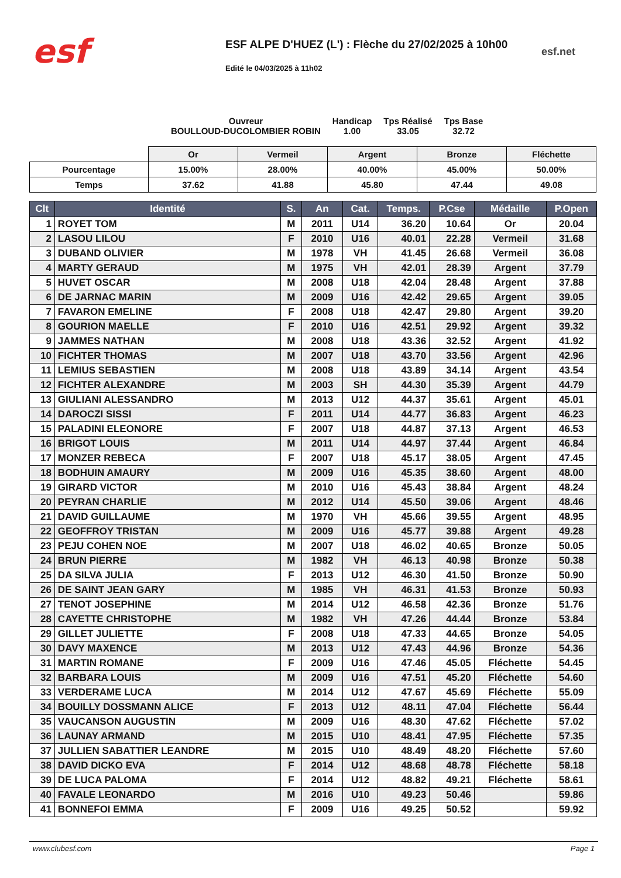esf
ESF ALPE D'HUEZ (L') : Flèche du 27/02/2025 à 10h00
Edité le 04/03/2025 à 11h02
esf.net
Ouvreur
BOULLOUD-DUCOLOMBIER ROBIN
Handicap
1.00
Tps Réalisé
33.05
Tps Base
32.72
| | Or | Vermeil | Argent | Bronze | Fléchette |
| Pourcentage | 15.00% | 28.00% | 40.00% | 45.00% | 50.00% |
| Temps | 37.62 | 41.88 | 45.80 | 47.44 | 49.08 |
| Clt | Identité | S. | An | Cat. | Temps. | P.Cse | Médaille | P.Open |
| --- | --- | --- | --- | --- | --- | --- | --- | --- |
| 1 | ROYET TOM | M | 2011 | U14 | 36.20 | 10.64 | Or | 20.04 |
| 2 | LASOU LILOU | F | 2010 | U16 | 40.01 | 22.28 | Vermeil | 31.68 |
| 3 | DUBAND OLIVIER | M | 1978 | VH | 41.45 | 26.68 | Vermeil | 36.08 |
| 4 | MARTY GERAUD | M | 1975 | VH | 42.01 | 28.39 | Argent | 37.79 |
| 5 | HUVET OSCAR | M | 2008 | U18 | 42.04 | 28.48 | Argent | 37.88 |
| 6 | DE JARNAC MARIN | M | 2009 | U16 | 42.42 | 29.65 | Argent | 39.05 |
| 7 | FAVARON EMELINE | F | 2008 | U18 | 42.47 | 29.80 | Argent | 39.20 |
| 8 | GOURION MAELLE | F | 2010 | U16 | 42.51 | 29.92 | Argent | 39.32 |
| 9 | JAMMES NATHAN | M | 2008 | U18 | 43.36 | 32.52 | Argent | 41.92 |
| 10 | FICHTER THOMAS | M | 2007 | U18 | 43.70 | 33.56 | Argent | 42.96 |
| 11 | LEMIUS SEBASTIEN | M | 2008 | U18 | 43.89 | 34.14 | Argent | 43.54 |
| 12 | FICHTER ALEXANDRE | M | 2003 | SH | 44.30 | 35.39 | Argent | 44.79 |
| 13 | GIULIANI ALESSANDRO | M | 2013 | U12 | 44.37 | 35.61 | Argent | 45.01 |
| 14 | DAROCZI SISSI | F | 2011 | U14 | 44.77 | 36.83 | Argent | 46.23 |
| 15 | PALADINI ELEONORE | F | 2007 | U18 | 44.87 | 37.13 | Argent | 46.53 |
| 16 | BRIGOT LOUIS | M | 2011 | U14 | 44.97 | 37.44 | Argent | 46.84 |
| 17 | MONZER REBECA | F | 2007 | U18 | 45.17 | 38.05 | Argent | 47.45 |
| 18 | BODHUIN AMAURY | M | 2009 | U16 | 45.35 | 38.60 | Argent | 48.00 |
| 19 | GIRARD VICTOR | M | 2010 | U16 | 45.43 | 38.84 | Argent | 48.24 |
| 20 | PEYRAN CHARLIE | M | 2012 | U14 | 45.50 | 39.06 | Argent | 48.46 |
| 21 | DAVID GUILLAUME | M | 1970 | VH | 45.66 | 39.55 | Argent | 48.95 |
| 22 | GEOFFROY TRISTAN | M | 2009 | U16 | 45.77 | 39.88 | Argent | 49.28 |
| 23 | PEJU COHEN NOE | M | 2007 | U18 | 46.02 | 40.65 | Bronze | 50.05 |
| 24 | BRUN PIERRE | M | 1982 | VH | 46.13 | 40.98 | Bronze | 50.38 |
| 25 | DA SILVA JULIA | F | 2013 | U12 | 46.30 | 41.50 | Bronze | 50.90 |
| 26 | DE SAINT JEAN GARY | M | 1985 | VH | 46.31 | 41.53 | Bronze | 50.93 |
| 27 | TENOT JOSEPHINE | M | 2014 | U12 | 46.58 | 42.36 | Bronze | 51.76 |
| 28 | CAYETTE CHRISTOPHE | M | 1982 | VH | 47.26 | 44.44 | Bronze | 53.84 |
| 29 | GILLET JULIETTE | F | 2008 | U18 | 47.33 | 44.65 | Bronze | 54.05 |
| 30 | DAVY MAXENCE | M | 2013 | U12 | 47.43 | 44.96 | Bronze | 54.36 |
| 31 | MARTIN ROMANE | F | 2009 | U16 | 47.46 | 45.05 | Fléchette | 54.45 |
| 32 | BARBARA LOUIS | M | 2009 | U16 | 47.51 | 45.20 | Fléchette | 54.60 |
| 33 | VERDERAME LUCA | M | 2014 | U12 | 47.67 | 45.69 | Fléchette | 55.09 |
| 34 | BOUILLY DOSSMANN ALICE | F | 2013 | U12 | 48.11 | 47.04 | Fléchette | 56.44 |
| 35 | VAUCANSON AUGUSTIN | M | 2009 | U16 | 48.30 | 47.62 | Fléchette | 57.02 |
| 36 | LAUNAY ARMAND | M | 2015 | U10 | 48.41 | 47.95 | Fléchette | 57.35 |
| 37 | JULLIEN SABATTIER LEANDRE | M | 2015 | U10 | 48.49 | 48.20 | Fléchette | 57.60 |
| 38 | DAVID DICKO EVA | F | 2014 | U12 | 48.68 | 48.78 | Fléchette | 58.18 |
| 39 | DE LUCA PALOMA | F | 2014 | U12 | 48.82 | 49.21 | Fléchette | 58.61 |
| 40 | FAVALE LEONARDO | M | 2016 | U10 | 49.23 | 50.46 | | 59.86 |
| 41 | BONNEFOI EMMA | F | 2009 | U16 | 49.25 | 50.52 | | 59.92 |
www.clubesf.com Page 1